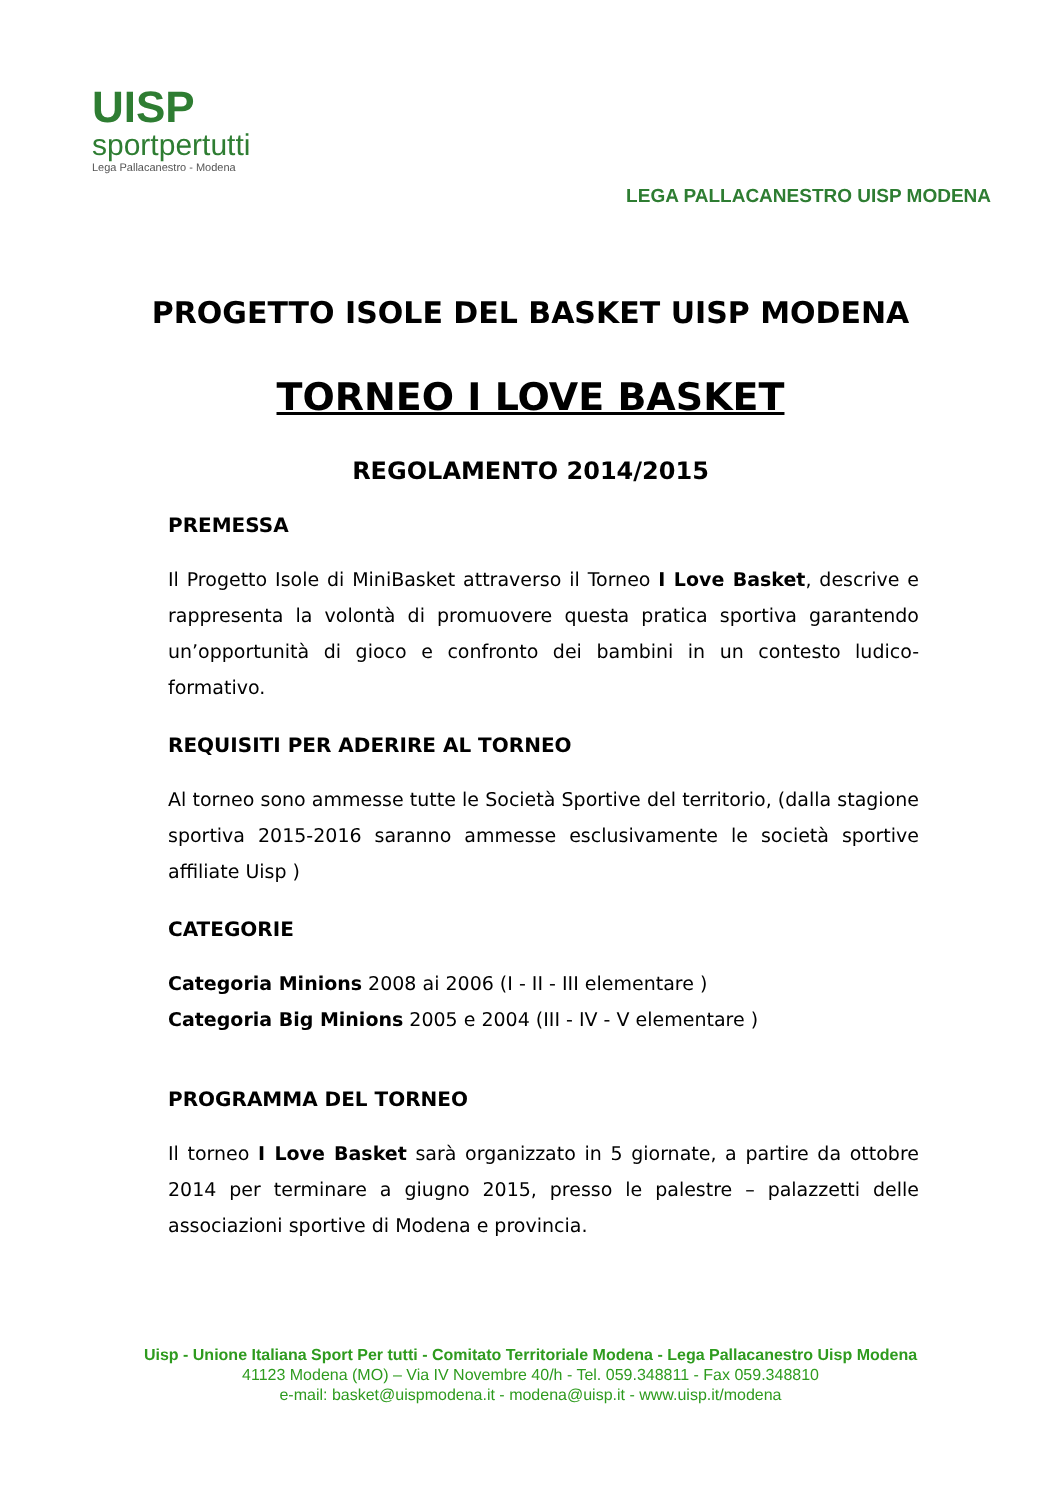UISP
sportpertutti
Lega Pallacanestro - Modena
LEGA PALLACANESTRO UISP MODENA
PROGETTO ISOLE DEL BASKET UISP MODENA
TORNEO I LOVE BASKET
REGOLAMENTO 2014/2015
PREMESSA
Il Progetto Isole di MiniBasket attraverso il Torneo I Love Basket, descrive e rappresenta la volontà di promuovere questa pratica sportiva garantendo un’opportunità di gioco e confronto dei bambini in un contesto ludico- formativo.
REQUISITI PER ADERIRE AL TORNEO
Al torneo sono ammesse tutte le Società Sportive del territorio, (dalla stagione sportiva 2015-2016 saranno ammesse esclusivamente le società sportive affiliate Uisp )
CATEGORIE
Categoria Minions 2008 ai 2006 (I - II - III elementare )
Categoria Big Minions 2005 e 2004 (III - IV - V elementare )
PROGRAMMA DEL TORNEO
Il torneo I Love Basket sarà organizzato in 5 giornate, a partire da ottobre 2014 per terminare a giugno 2015, presso le palestre – palazzetti delle associazioni sportive di Modena e provincia.
Uisp - Unione Italiana Sport Per tutti - Comitato Territoriale Modena - Lega Pallacanestro Uisp Modena
41123 Modena (MO) – Via IV Novembre 40/h - Tel. 059.348811 - Fax 059.348810
e-mail: basket@uispmodena.it - modena@uisp.it - www.uisp.it/modena